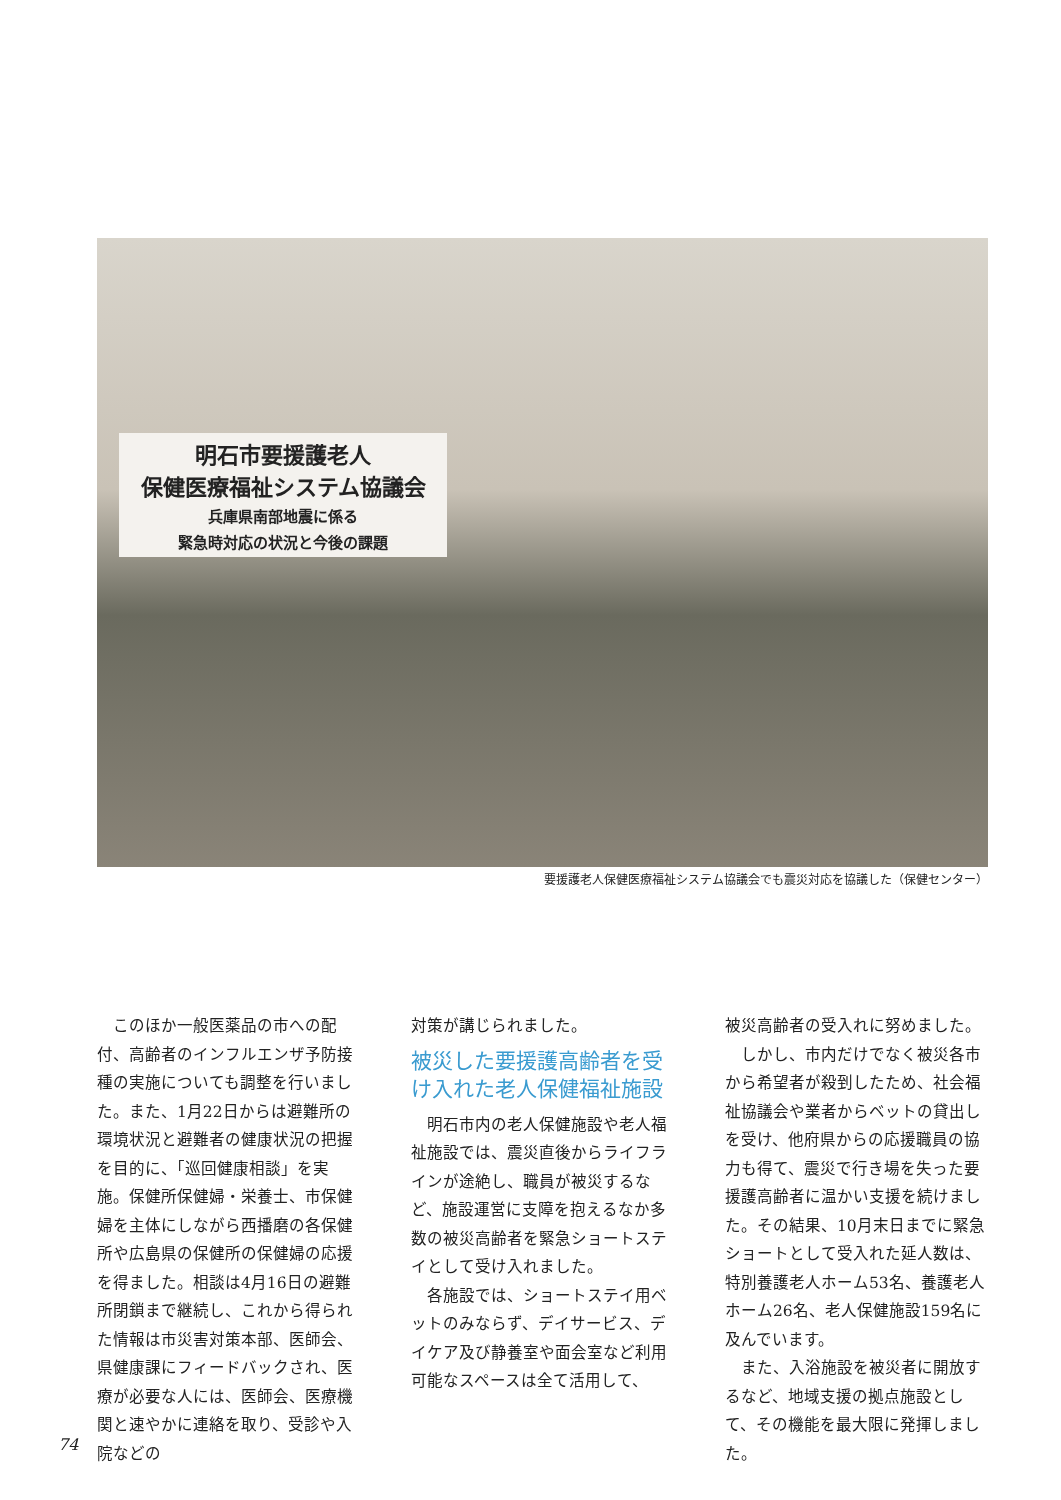明石市要援護老人
保健医療福祉システム協議会
兵庫県南部地震に係る
緊急時対応の状況と今後の課題
要援護老人保健医療福祉システム協議会でも震災対応を協議した（保健センター）
このほか一般医薬品の市への配付、高齢者のインフルエンザ予防接種の実施についても調整を行いました。また、1月22日からは避難所の環境状況と避難者の健康状況の把握を目的に、「巡回健康相談」を実施。保健所保健婦・栄養士、市保健婦を主体にしながら西播磨の各保健所や広島県の保健所の保健婦の応援を得ました。相談は4月16日の避難所閉鎖まで継続し、これから得られた情報は市災害対策本部、医師会、県健康課にフィードバックされ、医療が必要な人には、医師会、医療機関と速やかに連絡を取り、受診や入院などの
対策が講じられました。
被災した要援護高齢者を受け入れた老人保健福祉施設
明石市内の老人保健施設や老人福祉施設では、震災直後からライフラインが途絶し、職員が被災するなど、施設運営に支障を抱えるなか多数の被災高齢者を緊急ショートステイとして受け入れました。
各施設では、ショートステイ用ベットのみならず、デイサービス、デイケア及び静養室や面会室など利用可能なスペースは全て活用して、
被災高齢者の受入れに努めました。
しかし、市内だけでなく被災各市から希望者が殺到したため、社会福祉協議会や業者からベットの貸出しを受け、他府県からの応援職員の協力も得て、震災で行き場を失った要援護高齢者に温かい支援を続けました。その結果、10月末日までに緊急ショートとして受入れた延人数は、特別養護老人ホーム53名、養護老人ホーム26名、老人保健施設159名に及んでいます。
また、入浴施設を被災者に開放するなど、地域支援の拠点施設として、その機能を最大限に発揮しました。
74